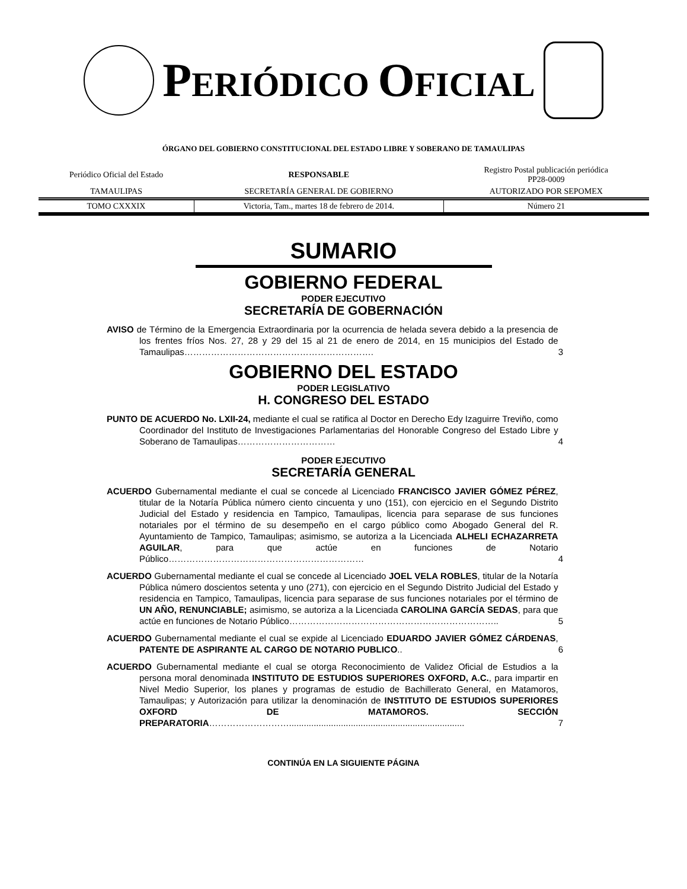PERIÓDICO OFICIAL
ÓRGANO DEL GOBIERNO CONSTITUCIONAL DEL ESTADO LIBRE Y SOBERANO DE TAMAULIPAS
| Periódico Oficial del Estado | RESPONSABLE | Registro Postal publicación periódica PP28-0009 |
| TAMAULIPAS | SECRETARÍA GENERAL DE GOBIERNO | AUTORIZADO POR SEPOMEX |
| TOMO CXXXIX | Victoria, Tam., martes 18 de febrero de 2014. | Número 21 |
SUMARIO
GOBIERNO FEDERAL
PODER EJECUTIVO
SECRETARÍA DE GOBERNACIÓN
AVISO de Término de la Emergencia Extraordinaria por la ocurrencia de helada severa debido a la presencia de los frentes fríos Nos. 27, 28 y 29 del 15 al 21 de enero de 2014, en 15 municipios del Estado de Tamaulipas……………………………………………………….
3
GOBIERNO DEL ESTADO
PODER LEGISLATIVO
H. CONGRESO DEL ESTADO
PUNTO DE ACUERDO No. LXII-24, mediante el cual se ratifica al Doctor en Derecho Edy Izaguirre Treviño, como Coordinador del Instituto de Investigaciones Parlamentarias del Honorable Congreso del Estado Libre y Soberano de Tamaulipas……………………………
4
PODER EJECUTIVO
SECRETARÍA GENERAL
ACUERDO Gubernamental mediante el cual se concede al Licenciado FRANCISCO JAVIER GÓMEZ PÉREZ, titular de la Notaría Pública número ciento cincuenta y uno (151), con ejercicio en el Segundo Distrito Judicial del Estado y residencia en Tampico, Tamaulipas, licencia para separase de sus funciones notariales por el término de su desempeño en el cargo público como Abogado General del R. Ayuntamiento de Tampico, Tamaulipas; asimismo, se autoriza a la Licenciada ALHELI ECHAZARRETA AGUILAR, para que actúe en funciones de Notario Público…………………………………………………………
4
ACUERDO Gubernamental mediante el cual se concede al Licenciado JOEL VELA ROBLES, titular de la Notaría Pública número doscientos setenta y uno (271), con ejercicio en el Segundo Distrito Judicial del Estado y residencia en Tampico, Tamaulipas, licencia para separase de sus funciones notariales por el término de UN AÑO, RENUNCIABLE; asimismo, se autoriza a la Licenciada CAROLINA GARCÍA SEDAS, para que actúe en funciones de Notario Público……………………………………………………………..
5
ACUERDO Gubernamental mediante el cual se expide al Licenciado EDUARDO JAVIER GÓMEZ CÁRDENAS, PATENTE DE ASPIRANTE AL CARGO DE NOTARIO PUBLICO..
6
ACUERDO Gubernamental mediante el cual se otorga Reconocimiento de Validez Oficial de Estudios a la persona moral denominada INSTITUTO DE ESTUDIOS SUPERIORES OXFORD, A.C., para impartir en Nivel Medio Superior, los planes y programas de estudio de Bachillerato General, en Matamoros, Tamaulipas; y Autorización para utilizar la denominación de INSTITUTO DE ESTUDIOS SUPERIORES OXFORD DE MATAMOROS. SECCIÓN PREPARATORIA……………………….......................................................................
7
CONTINÚA EN LA SIGUIENTE PÁGINA